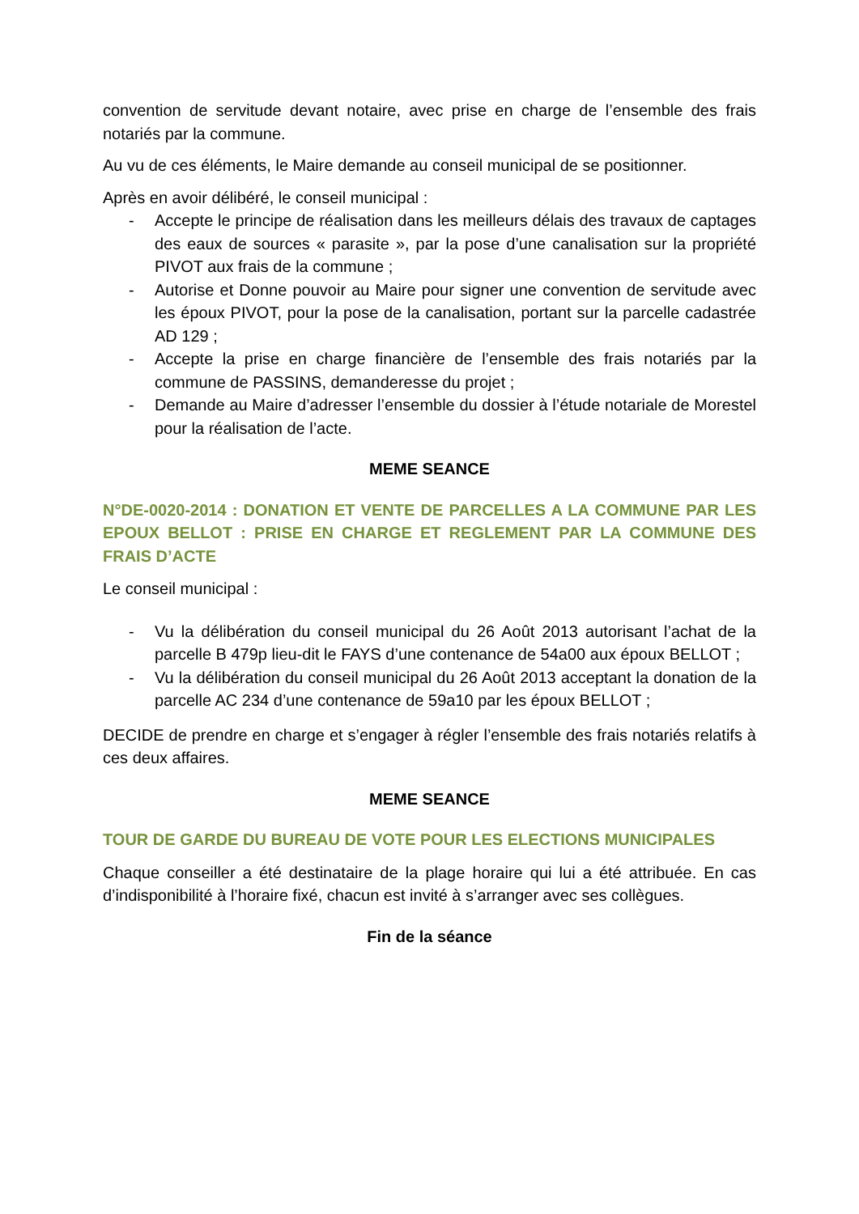convention de servitude devant notaire, avec prise en charge de l’ensemble des frais notariés par la commune.
Au vu de ces éléments, le Maire demande au conseil municipal de se positionner.
Après en avoir délibéré, le conseil municipal :
- Accepte le principe de réalisation dans les meilleurs délais des travaux de captages des eaux de sources « parasite », par la pose d’une canalisation sur la propriété PIVOT aux frais de la commune ;
- Autorise et Donne pouvoir au Maire pour signer une convention de servitude avec les époux PIVOT, pour la pose de la canalisation, portant sur la parcelle cadastrée AD 129 ;
- Accepte la prise en charge financière de l’ensemble des frais notariés par la commune de PASSINS, demanderesse du projet ;
- Demande au Maire d’adresser l’ensemble du dossier à l’étude notariale de Morestel pour la réalisation de l’acte.
MEME SEANCE
N°DE-0020-2014 : DONATION ET VENTE DE PARCELLES A LA COMMUNE PAR LES EPOUX BELLOT : PRISE EN CHARGE ET REGLEMENT PAR LA COMMUNE DES FRAIS D’ACTE
Le conseil municipal :
- Vu la délibération du conseil municipal du 26 Août 2013 autorisant l’achat de la parcelle B 479p lieu-dit le FAYS d’une contenance de 54a00 aux époux BELLOT ;
- Vu la délibération du conseil municipal du 26 Août 2013 acceptant la donation de la parcelle AC 234 d’une contenance de 59a10 par les époux BELLOT ;
DECIDE de prendre en charge et s’engager à régler l’ensemble des frais notariés relatifs à ces deux affaires.
MEME SEANCE
TOUR DE GARDE DU BUREAU DE VOTE POUR LES ELECTIONS MUNICIPALES
Chaque conseiller a été destinataire de la plage horaire qui lui a été attribuée. En cas d’indisponibilité à l’horaire fixé, chacun est invité à s’arranger avec ses collègues.
Fin de la séance